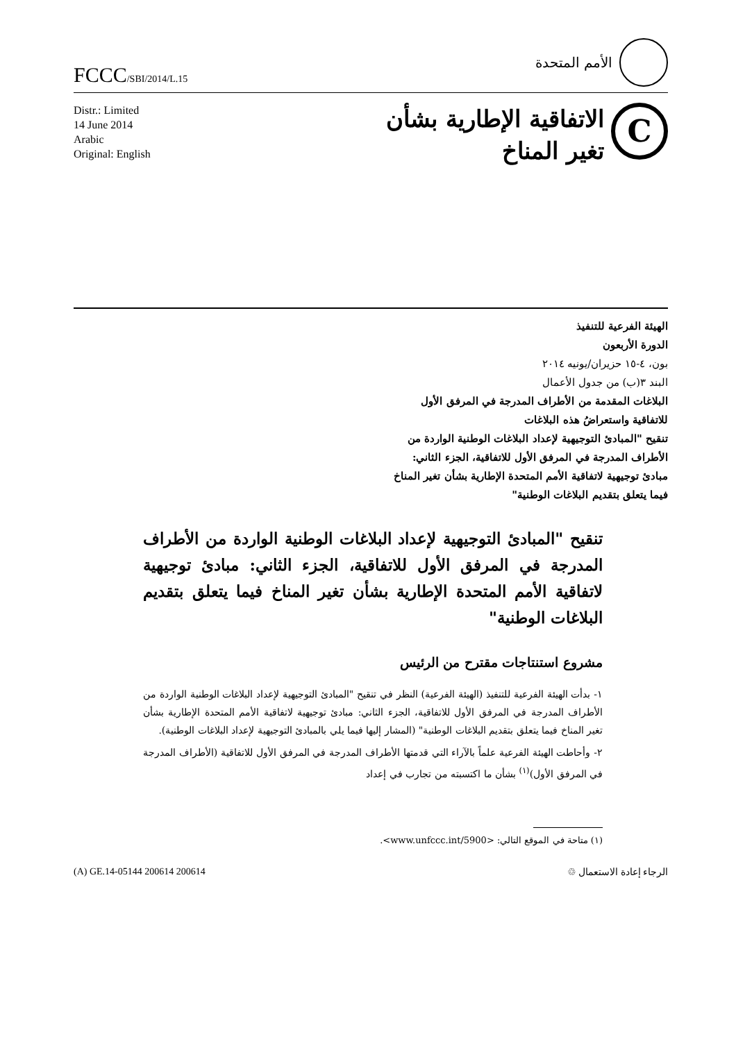FCCC/SBI/2014/L.15
الأمم المتحدة
Distr.: Limited
14 June 2014
Arabic
Original: English
الاتفاقية الإطارية بشأن
تغير المناخ
C
الهيئة الفرعية للتنفيذ
الدورة الأربعون
بون، ٤-١٥ حزيران/يونيه ٢٠١٤
البند ٣(ب) من جدول الأعمال
البلاغات المقدمة من الأطراف المدرجة في المرفق الأول للاتفاقية واستعراضُ هذه البلاغات
تنقيح "المبادئ التوجيهية لإعداد البلاغات الوطنية الواردة من الأطراف المدرجة في المرفق الأول للاتفاقية، الجزء الثاني: مبادئ توجيهية لاتفاقية الأمم المتحدة الإطارية بشأن تغير المناخ فيما يتعلق بتقديم البلاغات الوطنية"
تنقيح "المبادئ التوجيهية لإعداد البلاغات الوطنية الواردة من الأطراف المدرجة في المرفق الأول للاتفاقية، الجزء الثاني: مبادئ توجيهية لاتفاقية الأمم المتحدة الإطارية بشأن تغير المناخ فيما يتعلق بتقديم البلاغات الوطنية"
مشروع استنتاجات مقترح من الرئيس
١- بدأت الهيئة الفرعية للتنفيذ (الهيئة الفرعية) النظر في تنقيح "المبادئ التوجيهية لإعداد البلاغات الوطنية الواردة من الأطراف المدرجة في المرفق الأول للاتفاقية، الجزء الثاني: مبادئ توجيهية لاتفاقية الأمم المتحدة الإطارية بشأن تغير المناخ فيما يتعلق بتقديم البلاغات الوطنية" (المشار إليها فيما يلي بالمبادئ التوجيهية لإعداد البلاغات الوطنية).
٢- وأحاطت الهيئة الفرعية علماً بالآراء التي قدمتها الأطراف المدرجة في المرفق الأول للاتفاقية (الأطراف المدرجة في المرفق الأول)<sup>(١)</sup> بشأن ما اكتسبته من تجارب في إعداد
(١) متاحة في الموقع التالي: <www.unfccc.int/5900>.
(A) GE.14-05144 200614 200614 الرجاء إعادة الاستعمال ♲